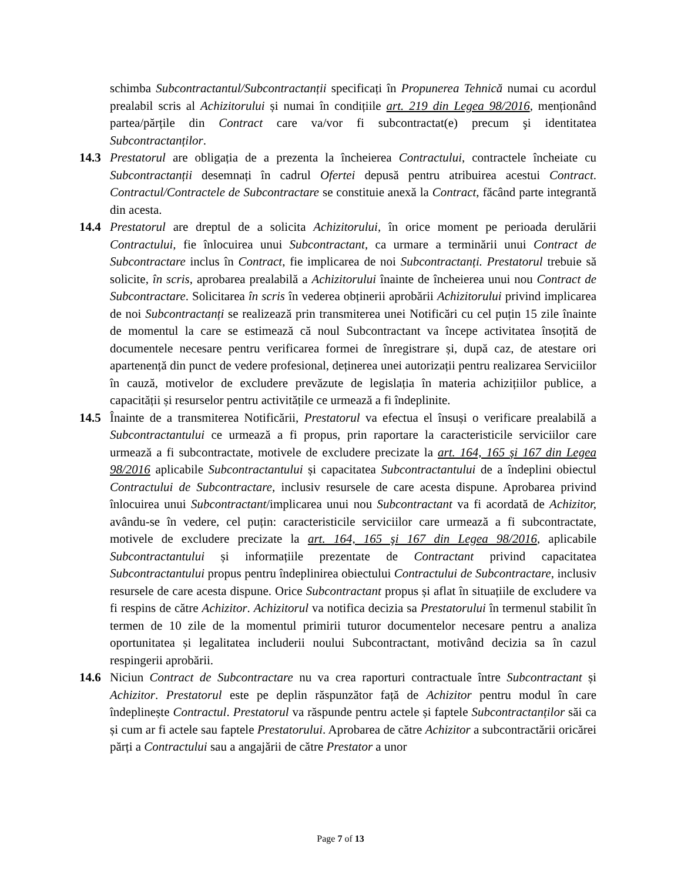schimba Subcontractantul/Subcontractanții specificați în Propunerea Tehnică numai cu acordul prealabil scris al Achizitorului și numai în condițiile art. 219 din Legea 98/2016, menționând partea/părțile din Contract care va/vor fi subcontractat(e) precum şi identitatea Subcontractanților.
14.3 Prestatorul are obligația de a prezenta la încheierea Contractului, contractele încheiate cu Subcontractanții desemnați în cadrul Ofertei depusă pentru atribuirea acestui Contract. Contractul/Contractele de Subcontractare se constituie anexă la Contract, făcând parte integrantă din acesta.
14.4 Prestatorul are dreptul de a solicita Achizitorului, în orice moment pe perioada derulării Contractului, fie înlocuirea unui Subcontractant, ca urmare a terminării unui Contract de Subcontractare inclus în Contract, fie implicarea de noi Subcontractanți. Prestatorul trebuie să solicite, în scris, aprobarea prealabilă a Achizitorului înainte de încheierea unui nou Contract de Subcontractare. Solicitarea în scris în vederea obținerii aprobării Achizitorului privind implicarea de noi Subcontractanți se realizează prin transmiterea unei Notificări cu cel puțin 15 zile înainte de momentul la care se estimează că noul Subcontractant va începe activitatea însoțită de documentele necesare pentru verificarea formei de înregistrare și, după caz, de atestare ori apartenență din punct de vedere profesional, deținerea unei autorizații pentru realizarea Serviciilor în cauză, motivelor de excludere prevăzute de legislația în materia achizițiilor publice, a capacității și resurselor pentru activitățile ce urmează a fi îndeplinite.
14.5 Înainte de a transmiterea Notificării, Prestatorul va efectua el însuși o verificare prealabilă a Subcontractantului ce urmează a fi propus, prin raportare la caracteristicile serviciilor care urmează a fi subcontractate, motivele de excludere precizate la art. 164, 165 şi 167 din Legea 98/2016 aplicabile Subcontractantului și capacitatea Subcontractantului de a îndeplini obiectul Contractului de Subcontractare, inclusiv resursele de care acesta dispune. Aprobarea privind înlocuirea unui Subcontractant/implicarea unui nou Subcontractant va fi acordată de Achizitor, avându-se în vedere, cel puțin: caracteristicile serviciilor care urmează a fi subcontractate, motivele de excludere precizate la art. 164, 165 şi 167 din Legea 98/2016, aplicabile Subcontractantului și informațiile prezentate de Contractant privind capacitatea Subcontractantului propus pentru îndeplinirea obiectului Contractului de Subcontractare, inclusiv resursele de care acesta dispune. Orice Subcontractant propus și aflat în situațiile de excludere va fi respins de către Achizitor. Achizitorul va notifica decizia sa Prestatorului în termenul stabilit în termen de 10 zile de la momentul primirii tuturor documentelor necesare pentru a analiza oportunitatea și legalitatea includerii noului Subcontractant, motivând decizia sa în cazul respingerii aprobării.
14.6 Niciun Contract de Subcontractare nu va crea raporturi contractuale între Subcontractant și Achizitor. Prestatorul este pe deplin răspunzător față de Achizitor pentru modul în care îndeplinește Contractul. Prestatorul va răspunde pentru actele și faptele Subcontractanților săi ca și cum ar fi actele sau faptele Prestatorului. Aprobarea de către Achizitor a subcontractării oricărei părți a Contractului sau a angajării de către Prestator a unor
Page 7 of 13